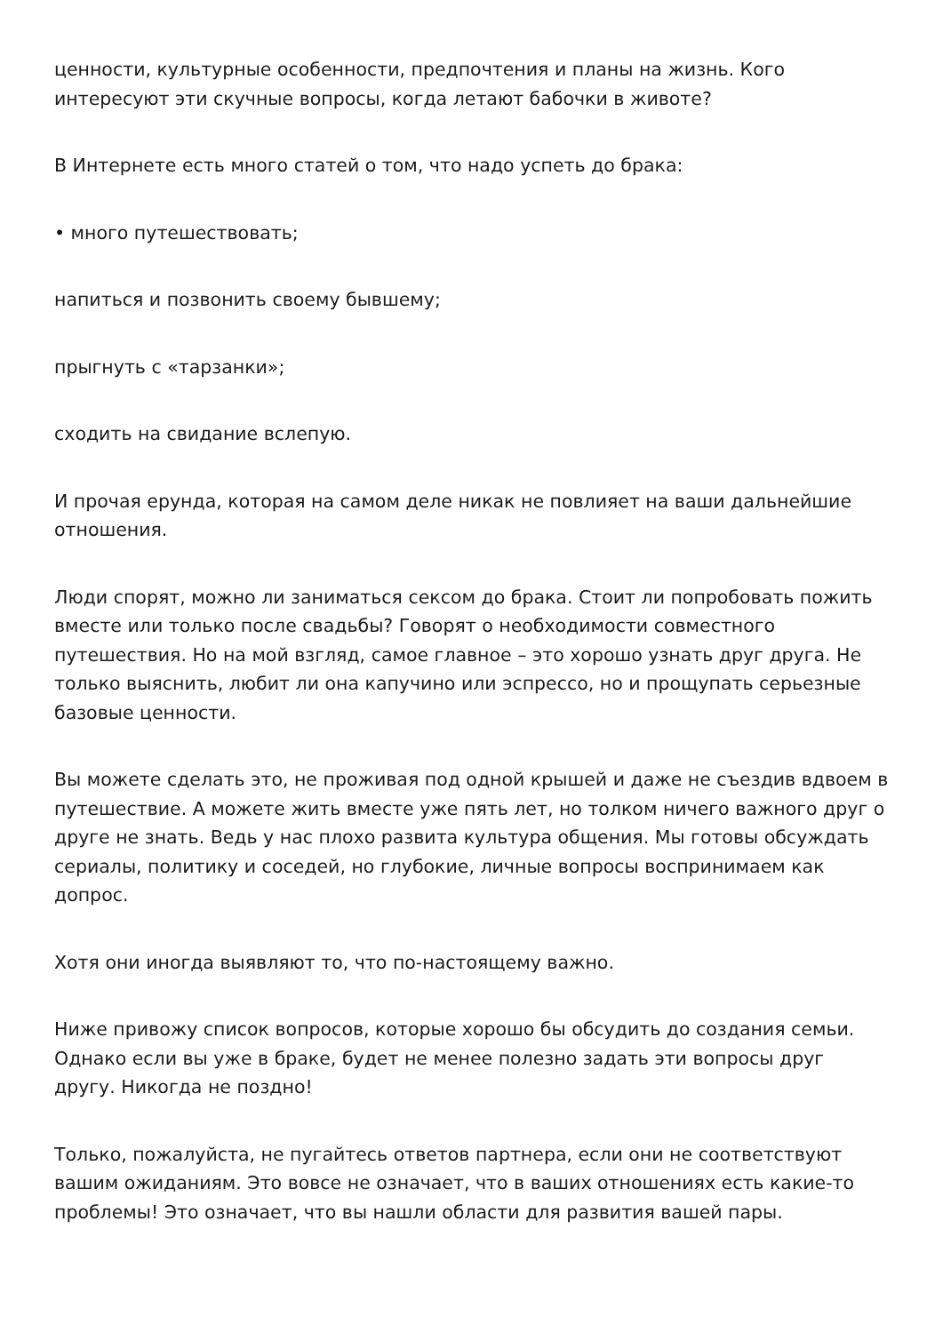ценности, культурные особенности, предпочтения и планы на жизнь. Кого интересуют эти скучные вопросы, когда летают бабочки в животе?
В Интернете есть много статей о том, что надо успеть до брака:
• много путешествовать;
напиться и позвонить своему бывшему;
прыгнуть с «тарзанки»;
сходить на свидание вслепую.
И прочая ерунда, которая на самом деле никак не повлияет на ваши дальнейшие отношения.
Люди спорят, можно ли заниматься сексом до брака. Стоит ли попробовать пожить вместе или только после свадьбы? Говорят о необходимости совместного путешествия. Но на мой взгляд, самое главное – это хорошо узнать друг друга. Не только выяснить, любит ли она капучино или эспрессо, но и прощупать серьезные базовые ценности.
Вы можете сделать это, не проживая под одной крышей и даже не съездив вдвоем в путешествие. А можете жить вместе уже пять лет, но толком ничего важного друг о друге не знать. Ведь у нас плохо развита культура общения. Мы готовы обсуждать сериалы, политику и соседей, но глубокие, личные вопросы воспринимаем как допрос.
Хотя они иногда выявляют то, что по-настоящему важно.
Ниже привожу список вопросов, которые хорошо бы обсудить до создания семьи. Однако если вы уже в браке, будет не менее полезно задать эти вопросы друг другу. Никогда не поздно!
Только, пожалуйста, не пугайтесь ответов партнера, если они не соответствуют вашим ожиданиям. Это вовсе не означает, что в ваших отношениях есть какие-то проблемы! Это означает, что вы нашли области для развития вашей пары.